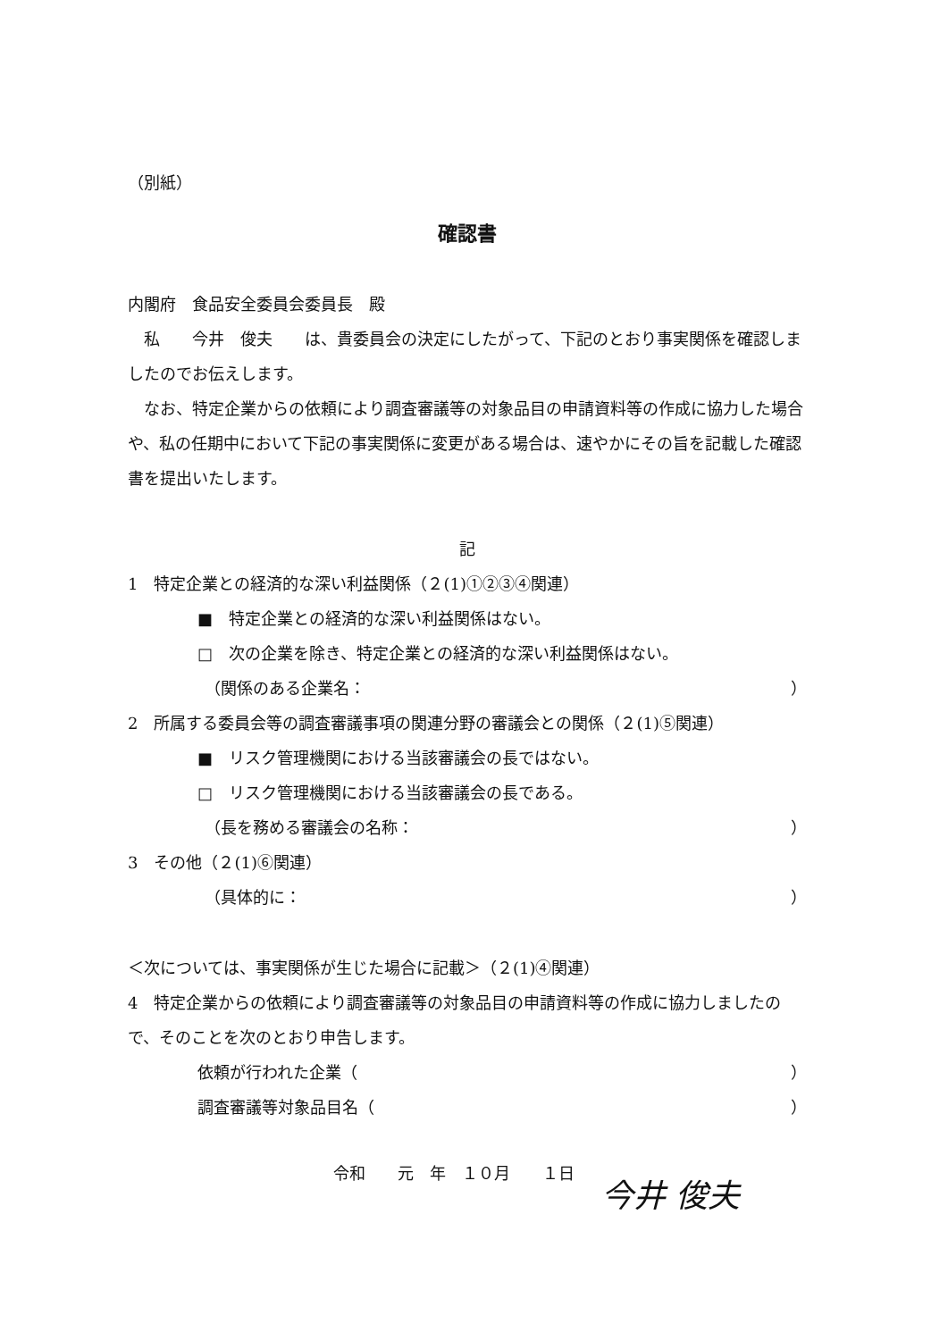（別紙）
確認書
内閣府　食品安全委員会委員長　殿
　私　　今井　俊夫　　は、貴委員会の決定にしたがって、下記のとおり事実関係を確認しましたのでお伝えします。
　なお、特定企業からの依頼により調査審議等の対象品目の申請資料等の作成に協力した場合や、私の任期中において下記の事実関係に変更がある場合は、速やかにその旨を記載した確認書を提出いたします。
記
1　特定企業との経済的な深い利益関係（２(1)①②③④関連）
■　特定企業との経済的な深い利益関係はない。
□　次の企業を除き、特定企業との経済的な深い利益関係はない。
（関係のある企業名： ）
2　所属する委員会等の調査審議事項の関連分野の審議会との関係（２(1)⑤関連）
■　リスク管理機関における当該審議会の長ではない。
□　リスク管理機関における当該審議会の長である。
（長を務める審議会の名称： ）
3　その他（２(1)⑥関連）
（具体的に： ）
＜次については、事実関係が生じた場合に記載＞（２(1)④関連）
4　特定企業からの依頼により調査審議等の対象品目の申請資料等の作成に協力しましたので、そのことを次のとおり申告します。
依頼が行われた企業（ ）
調査審議等対象品目名（ ）
令和　　元　年　１０月　　１日 今井 俊夫